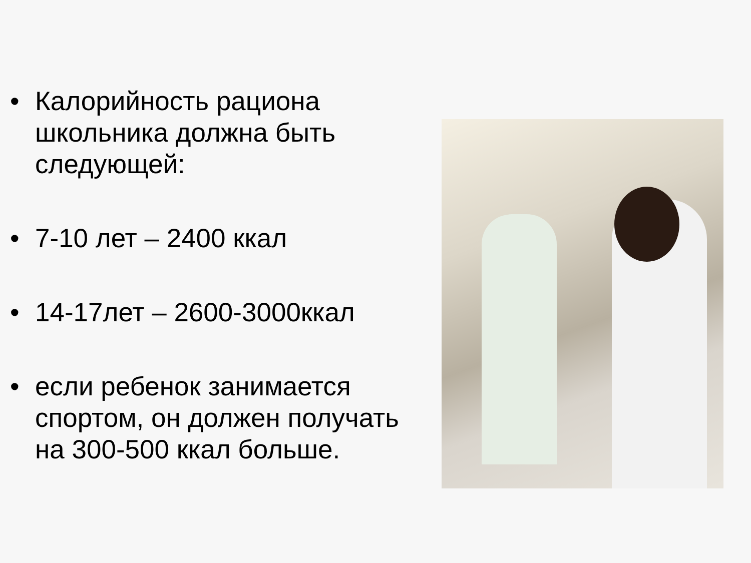• Калорийность рациона школьника должна быть следующей:
• 7-10 лет – 2400 ккал
• 14-17лет – 2600-3000ккал
• если ребенок занимается спортом, он должен получать на 300-500 ккал больше.